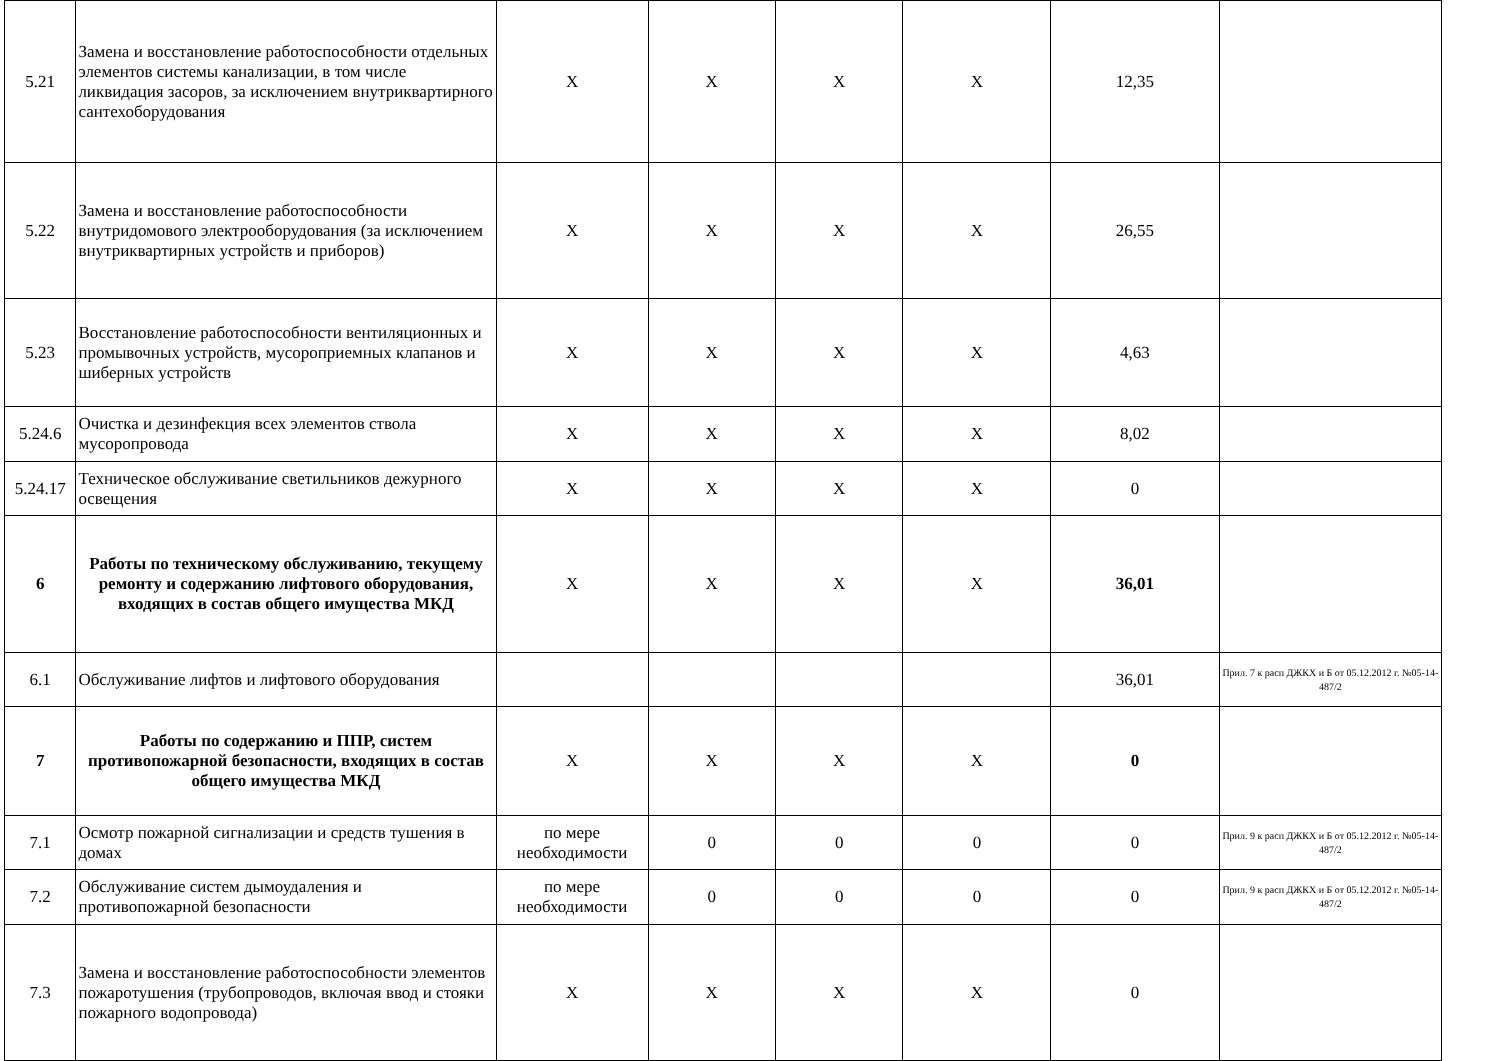| 5.21 | Замена и восстановление работоспособности отдельных элементов системы канализации, в том числе ликвидация засоров, за исключением внутриквартирного сантехоборудования | X | X | X | X | 12,35 | |
| 5.22 | Замена и восстановление работоспособности внутридомового электрооборудования (за исключением внутриквартирных устройств и приборов) | X | X | X | X | 26,55 | |
| 5.23 | Восстановление работоспособности вентиляционных и промывочных устройств, мусороприемных клапанов и шиберных устройств | X | X | X | X | 4,63 | |
| 5.24.6 | Очистка и дезинфекция всех элементов ствола мусоропровода | X | X | X | X | 8,02 | |
| 5.24.17 | Техническое обслуживание светильников дежурного освещения | X | X | X | X | 0 | |
| 6 | Работы по техническому обслуживанию, текущему ремонту и содержанию лифтового оборудования, входящих в состав общего имущества МКД | X | X | X | X | 36,01 | |
| 6.1 | Обслуживание лифтов и лифтового оборудования | | | | | 36,01 | Прил. 7 к расп ДЖКХ и Б от 05.12.2012 г. №05-14-487/2 |
| 7 | Работы по содержанию и ППР, систем противопожарной безопасности, входящих в состав общего имущества МКД | X | X | X | X | 0 | |
| 7.1 | Осмотр пожарной сигнализации и средств тушения в домах | по мере необходимости | 0 | 0 | 0 | 0 | Прил. 9 к расп ДЖКХ и Б от 05.12.2012 г. №05-14-487/2 |
| 7.2 | Обслуживание систем дымоудаления и противопожарной безопасности | по мере необходимости | 0 | 0 | 0 | 0 | Прил. 9 к расп ДЖКХ и Б от 05.12.2012 г. №05-14-487/2 |
| 7.3 | Замена и восстановление работоспособности элементов пожаротушения (трубопроводов, включая ввод и стояки пожарного водопровода) | X | X | X | X | 0 | |